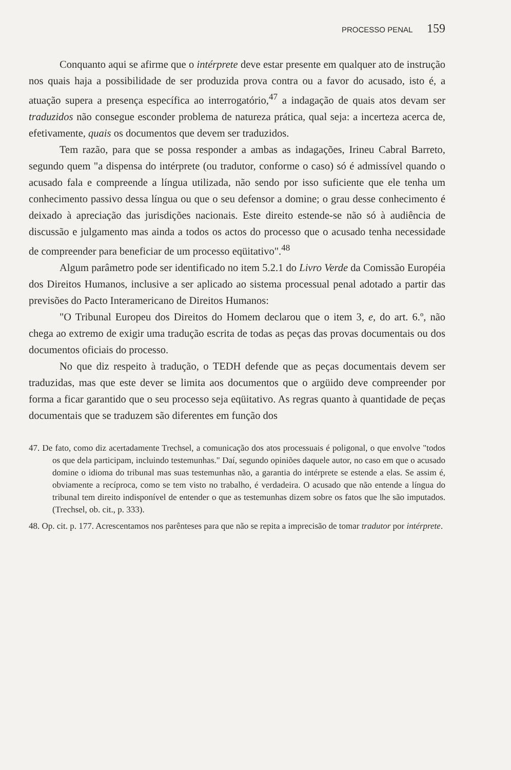PROCESSO PENAL 159
Conquanto aqui se afirme que o intérprete deve estar presente em qualquer ato de instrução nos quais haja a possibilidade de ser produzida prova contra ou a favor do acusado, isto é, a atuação supera a presença específica ao interrogatório,<sup>47</sup> a indagação de quais atos devam ser traduzidos não consegue esconder problema de natureza prática, qual seja: a incerteza acerca de, efetivamente, quais os documentos que devem ser traduzidos.
Tem razão, para que se possa responder a ambas as indagações, Irineu Cabral Barreto, segundo quem "a dispensa do intérprete (ou tradutor, conforme o caso) só é admissível quando o acusado fala e compreende a língua utilizada, não sendo por isso suficiente que ele tenha um conhecimento passivo dessa língua ou que o seu defensor a domine; o grau desse conhecimento é deixado à apreciação das jurisdições nacionais. Este direito estende-se não só à audiência de discussão e julgamento mas ainda a todos os actos do processo que o acusado tenha necessidade de compreender para beneficiar de um processo eqüitativo".<sup>48</sup>
Algum parâmetro pode ser identificado no item 5.2.1 do Livro Verde da Comissão Européia dos Direitos Humanos, inclusive a ser aplicado ao sistema processual penal adotado a partir das previsões do Pacto Interamericano de Direitos Humanos:
"O Tribunal Europeu dos Direitos do Homem declarou que o item 3, e, do art. 6.º, não chega ao extremo de exigir uma tradução escrita de todas as peças das provas documentais ou dos documentos oficiais do processo.
No que diz respeito à tradução, o TEDH defende que as peças documentais devem ser traduzidas, mas que este dever se limita aos documentos que o argüido deve compreender por forma a ficar garantido que o seu processo seja eqüitativo. As regras quanto à quantidade de peças documentais que se traduzem são diferentes em função dos
47. De fato, como diz acertadamente Trechsel, a comunicação dos atos processuais é poligonal, o que envolve "todos os que dela participam, incluindo testemunhas." Daí, segundo opiniões daquele autor, no caso em que o acusado domine o idioma do tribunal mas suas testemunhas não, a garantia do intérprete se estende a elas. Se assim é, obviamente a recíproca, como se tem visto no trabalho, é verdadeira. O acusado que não entende a língua do tribunal tem direito indisponível de entender o que as testemunhas dizem sobre os fatos que lhe são imputados. (Trechsel, ob. cit., p. 333).
48. Op. cit. p. 177. Acrescentamos nos parênteses para que não se repita a imprecisão de tomar tradutor por intérprete.